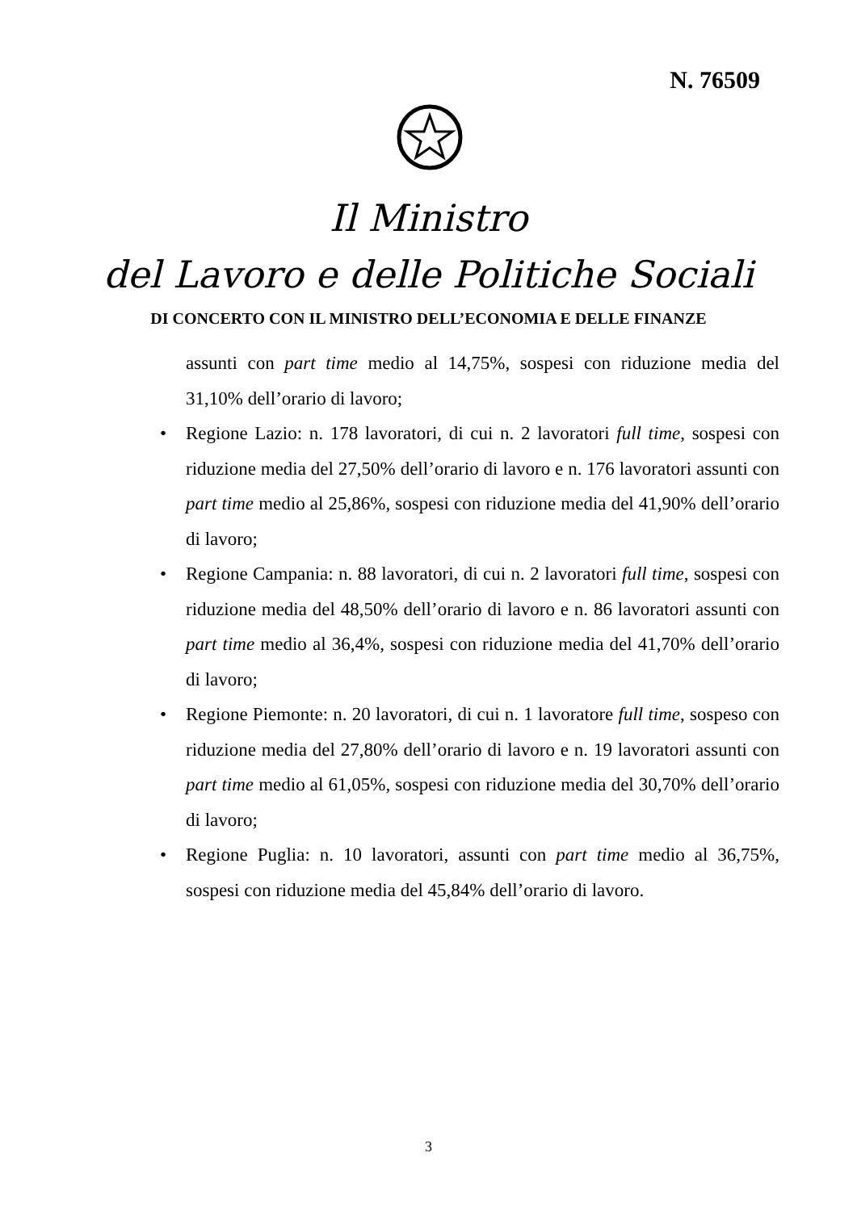N. 76509
Il Ministro
del Lavoro e delle Politiche Sociali
DI CONCERTO CON IL MINISTRO DELL’ECONOMIA E DELLE FINANZE
assunti con part time medio al 14,75%, sospesi con riduzione media del 31,10% dell’orario di lavoro;
• Regione Lazio: n. 178 lavoratori, di cui n. 2 lavoratori full time, sospesi con riduzione media del 27,50% dell’orario di lavoro e n. 176 lavoratori assunti con part time medio al 25,86%, sospesi con riduzione media del 41,90% dell’orario di lavoro;
• Regione Campania: n. 88 lavoratori, di cui n. 2 lavoratori full time, sospesi con riduzione media del 48,50% dell’orario di lavoro e n. 86 lavoratori assunti con part time medio al 36,4%, sospesi con riduzione media del 41,70% dell’orario di lavoro;
• Regione Piemonte: n. 20 lavoratori, di cui n. 1 lavoratore full time, sospeso con riduzione media del 27,80% dell’orario di lavoro e n. 19 lavoratori assunti con part time medio al 61,05%, sospesi con riduzione media del 30,70% dell’orario di lavoro;
• Regione Puglia: n. 10 lavoratori, assunti con part time medio al 36,75%, sospesi con riduzione media del 45,84% dell’orario di lavoro.
3